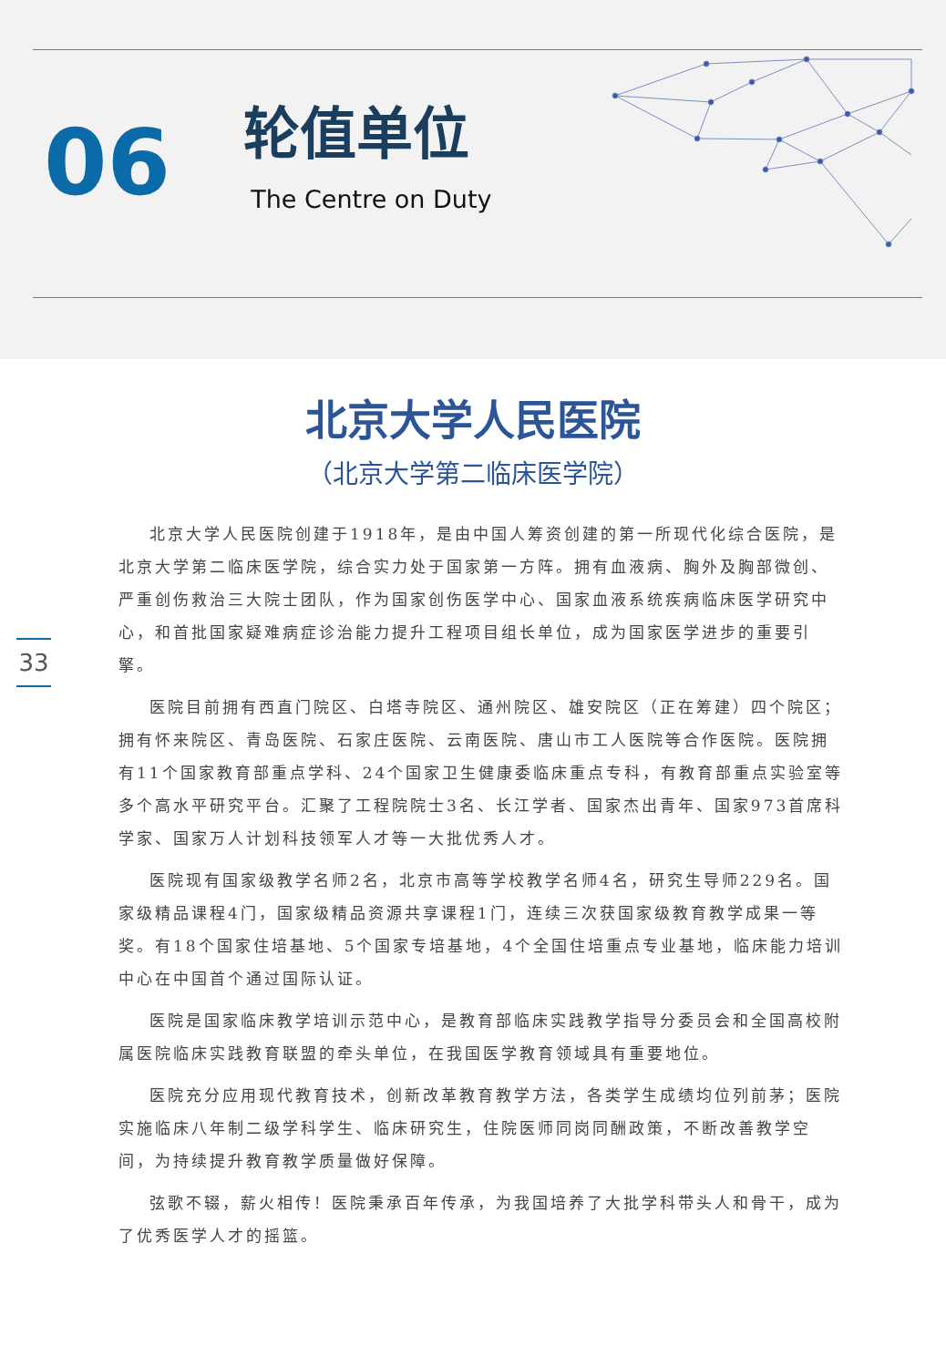06
轮值单位
The Centre on Duty
33
北京大学人民医院
（北京大学第二临床医学院）
北京大学人民医院创建于1918年，是由中国人筹资创建的第一所现代化综合医院，是北京大学第二临床医学院，综合实力处于国家第一方阵。拥有血液病、胸外及胸部微创、严重创伤救治三大院士团队，作为国家创伤医学中心、国家血液系统疾病临床医学研究中心，和首批国家疑难病症诊治能力提升工程项目组长单位，成为国家医学进步的重要引擎。
医院目前拥有西直门院区、白塔寺院区、通州院区、雄安院区（正在筹建）四个院区；拥有怀来院区、青岛医院、石家庄医院、云南医院、唐山市工人医院等合作医院。医院拥有11个国家教育部重点学科、24个国家卫生健康委临床重点专科，有教育部重点实验室等多个高水平研究平台。汇聚了工程院院士3名、长江学者、国家杰出青年、国家973首席科学家、国家万人计划科技领军人才等一大批优秀人才。
医院现有国家级教学名师2名，北京市高等学校教学名师4名，研究生导师229名。国家级精品课程4门，国家级精品资源共享课程1门，连续三次获国家级教育教学成果一等奖。有18个国家住培基地、5个国家专培基地，4个全国住培重点专业基地，临床能力培训中心在中国首个通过国际认证。
医院是国家临床教学培训示范中心，是教育部临床实践教学指导分委员会和全国高校附属医院临床实践教育联盟的牵头单位，在我国医学教育领域具有重要地位。
医院充分应用现代教育技术，创新改革教育教学方法，各类学生成绩均位列前茅；医院实施临床八年制二级学科学生、临床研究生，住院医师同岗同酬政策，不断改善教学空间，为持续提升教育教学质量做好保障。
弦歌不辍，薪火相传！医院秉承百年传承，为我国培养了大批学科带头人和骨干，成为了优秀医学人才的摇篮。